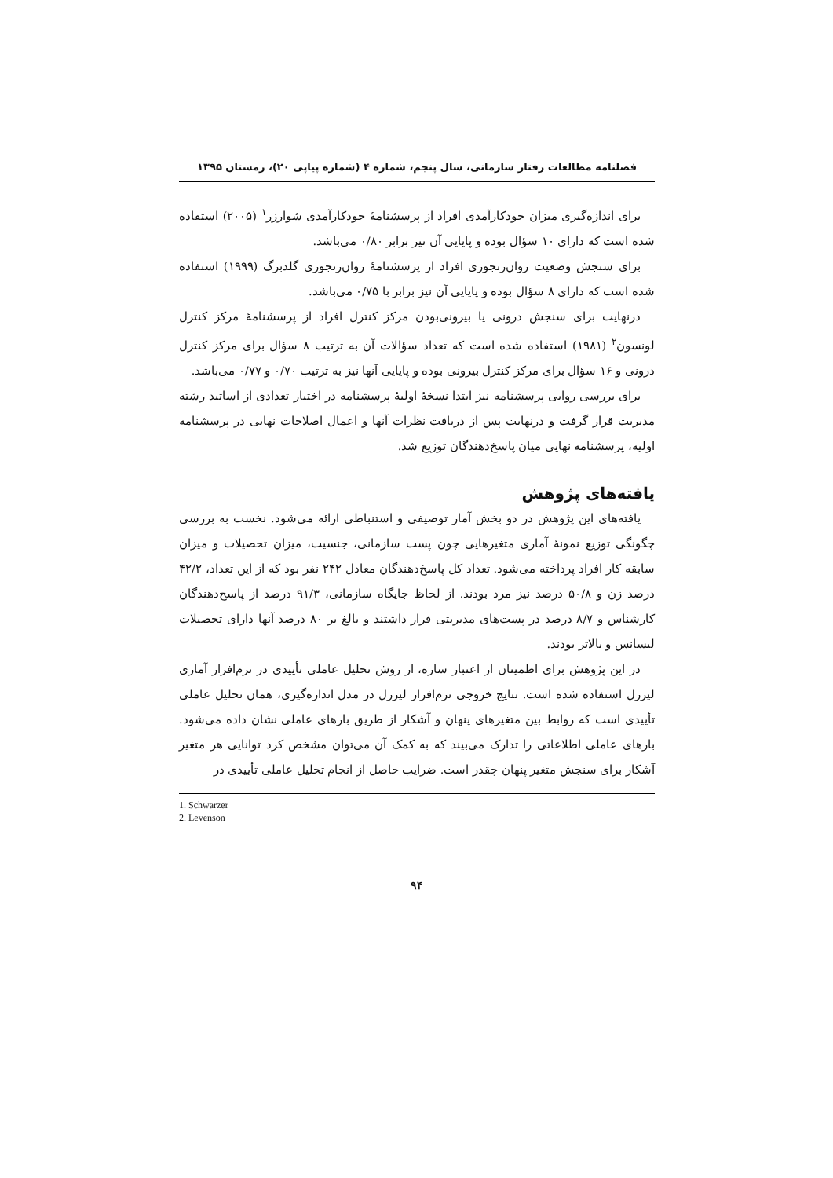فصلنامه مطالعات رفتار سازمانی، سال پنجم، شماره ۴ (شماره پیاپی ۲۰)، زمستان ۱۳۹۵
برای اندازه‌گیری میزان خودکارآمدی افراد از پرسشنامۀ خودکارآمدی شوارزر<sup>۱</sup> (۲۰۰۵) استفاده شده است که دارای ۱۰ سؤال بوده و پایایی آن نیز برابر ۰/۸۰ می‌باشد.
برای سنجش وضعیت روان‌رنجوری افراد از پرسشنامۀ روان‌رنجوری گلدبرگ (۱۹۹۹) استفاده شده است که دارای ۸ سؤال بوده و پایایی آن نیز برابر با ۰/۷۵ می‌باشد.
درنهایت برای سنجش درونی یا بیرونی‌بودن مرکز کنترل افراد از پرسشنامۀ مرکز کنترل لونسون<sup>۲</sup> (۱۹۸۱) استفاده شده است که تعداد سؤالات آن به ترتیب ۸ سؤال برای مرکز کنترل درونی و ۱۶ سؤال برای مرکز کنترل بیرونی بوده و پایایی آنها نیز به ترتیب ۰/۷۰ و ۰/۷۷ می‌باشد.
برای بررسی روایی پرسشنامه نیز ابتدا نسخۀ اولیۀ پرسشنامه در اختیار تعدادی از اساتید رشته مدیریت قرار گرفت و درنهایت پس از دریافت نظرات آنها و اعمال اصلاحات نهایی در پرسشنامه اولیه، پرسشنامه نهایی میان پاسخ‌دهندگان توزیع شد.
یافته‌های پژوهش
یافته‌های این پژوهش در دو بخش آمار توصیفی و استنباطی ارائه می‌شود. نخست به بررسی چگونگی توزیع نمونۀ آماری متغیرهایی چون پست سازمانی، جنسیت، میزان تحصیلات و میزان سابقه کار افراد پرداخته می‌شود. تعداد کل پاسخ‌دهندگان معادل ۲۴۲ نفر بود که از این تعداد، ۴۲/۲ درصد زن و ۵۰/۸ درصد نیز مرد بودند. از لحاظ جایگاه سازمانی، ۹۱/۳ درصد از پاسخ‌دهندگان کارشناس و ۸/۷ درصد در پست‌های مدیریتی قرار داشتند و بالغ بر ۸۰ درصد آنها دارای تحصیلات لیسانس و بالاتر بودند.
در این پژوهش برای اطمینان از اعتبار سازه، از روش تحلیل عاملی تأییدی در نرم‌افزار آماری لیزرل استفاده شده است. نتایج خروجی نرم‌افزار لیزرل در مدل اندازه‌گیری، همان تحلیل عاملی تأییدی است که روابط بین متغیرهای پنهان و آشکار از طریق بارهای عاملی نشان داده می‌شود. بارهای عاملی اطلاعاتی را تدارک می‌بیند که به کمک آن می‌توان مشخص کرد توانایی هر متغیر آشکار برای سنجش متغیر پنهان چقدر است. ضرایب حاصل از انجام تحلیل عاملی تأییدی در
1. Schwarzer
2. Levenson
۹۴